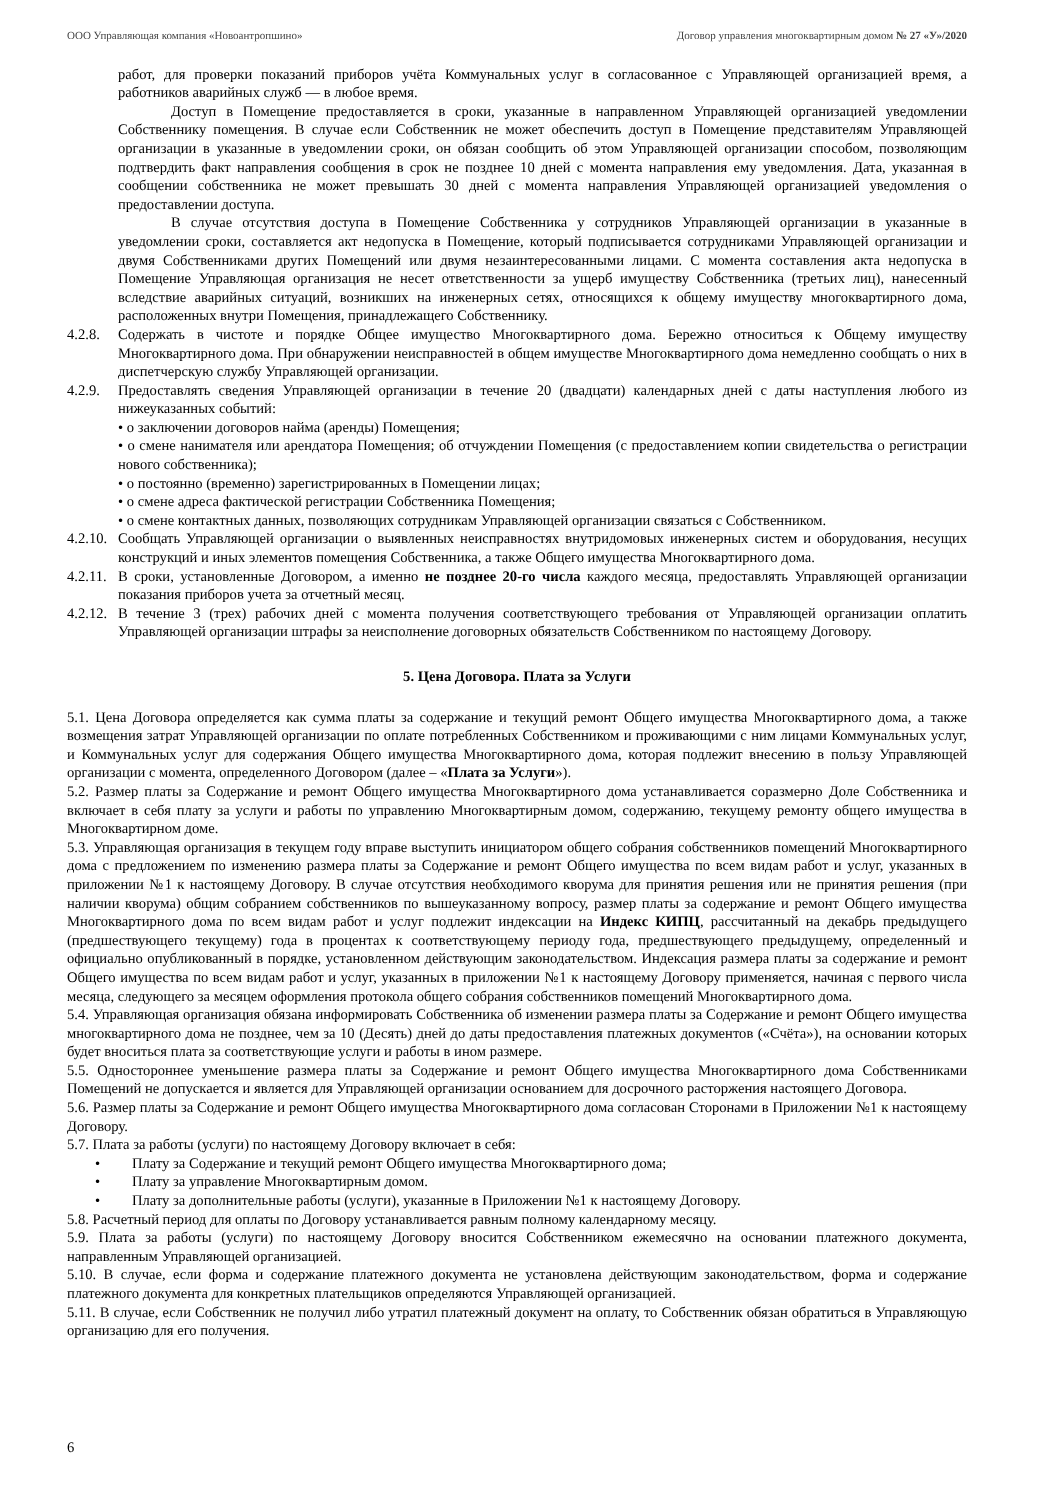ООО Управляющая компания «Новоантропшино» Договор управления многоквартирным домом № 27 «У»/2020
работ, для проверки показаний приборов учёта Коммунальных услуг в согласованное с Управляющей организацией время, а работников аварийных служб — в любое время.
Доступ в Помещение предоставляется в сроки, указанные в направленном Управляющей организацией уведомлении Собственнику помещения. В случае если Собственник не может обеспечить доступ в Помещение представителям Управляющей организации в указанные в уведомлении сроки, он обязан сообщить об этом Управляющей организации способом, позволяющим подтвердить факт направления сообщения в срок не позднее 10 дней с момента направления ему уведомления. Дата, указанная в сообщении собственника не может превышать 30 дней с момента направления Управляющей организацией уведомления о предоставлении доступа.
В случае отсутствия доступа в Помещение Собственника у сотрудников Управляющей организации в указанные в уведомлении сроки, составляется акт недопуска в Помещение, который подписывается сотрудниками Управляющей организации и двумя Собственниками других Помещений или двумя незаинтересованными лицами. С момента составления акта недопуска в Помещение Управляющая организация не несет ответственности за ущерб имуществу Собственника (третьих лиц), нанесенный вследствие аварийных ситуаций, возникших на инженерных сетях, относящихся к общему имуществу многоквартирного дома, расположенных внутри Помещения, принадлежащего Собственнику.
4.2.8. Содержать в чистоте и порядке Общее имущество Многоквартирного дома. Бережно относиться к Общему имуществу Многоквартирного дома. При обнаружении неисправностей в общем имуществе Многоквартирного дома немедленно сообщать о них в диспетчерскую службу Управляющей организации.
4.2.9. Предоставлять сведения Управляющей организации в течение 20 (двадцати) календарных дней с даты наступления любого из нижеуказанных событий:
• о заключении договоров найма (аренды) Помещения;
• о смене нанимателя или арендатора Помещения; об отчуждении Помещения (с предоставлением копии свидетельства о регистрации нового собственника);
• о постоянно (временно) зарегистрированных в Помещении лицах;
• о смене адреса фактической регистрации Собственника Помещения;
• о смене контактных данных, позволяющих сотрудникам Управляющей организации связаться с Собственником.
4.2.10. Сообщать Управляющей организации о выявленных неисправностях внутридомовых инженерных систем и оборудования, несущих конструкций и иных элементов помещения Собственника, а также Общего имущества Многоквартирного дома.
4.2.11. В сроки, установленные Договором, а именно не позднее 20-го числа каждого месяца, предоставлять Управляющей организации показания приборов учета за отчетный месяц.
4.2.12. В течение 3 (трех) рабочих дней с момента получения соответствующего требования от Управляющей организации оплатить Управляющей организации штрафы за неисполнение договорных обязательств Собственником по настоящему Договору.
5. Цена Договора. Плата за Услуги
5.1. Цена Договора определяется как сумма платы за содержание и текущий ремонт Общего имущества Многоквартирного дома, а также возмещения затрат Управляющей организации по оплате потребленных Собственником и проживающими с ним лицами Коммунальных услуг, и Коммунальных услуг для содержания Общего имущества Многоквартирного дома, которая подлежит внесению в пользу Управляющей организации с момента, определенного Договором (далее – «Плата за Услуги»).
5.2. Размер платы за Содержание и ремонт Общего имущества Многоквартирного дома устанавливается соразмерно Доле Собственника и включает в себя плату за услуги и работы по управлению Многоквартирным домом, содержанию, текущему ремонту общего имущества в Многоквартирном доме.
5.3. Управляющая организация в текущем году вправе выступить инициатором общего собрания собственников помещений Многоквартирного дома с предложением по изменению размера платы за Содержание и ремонт Общего имущества по всем видам работ и услуг, указанных в приложении №1 к настоящему Договору. В случае отсутствия необходимого кворума для принятия решения или не принятия решения (при наличии кворума) общим собранием собственников по вышеуказанному вопросу, размер платы за содержание и ремонт Общего имущества Многоквартирного дома по всем видам работ и услуг подлежит индексации на Индекс КИПЦ, рассчитанный на декабрь предыдущего (предшествующего текущему) года в процентах к соответствующему периоду года, предшествующего предыдущему, определенный и официально опубликованный в порядке, установленном действующим законодательством. Индексация размера платы за содержание и ремонт Общего имущества по всем видам работ и услуг, указанных в приложении №1 к настоящему Договору применяется, начиная с первого числа месяца, следующего за месяцем оформления протокола общего собрания собственников помещений Многоквартирного дома.
5.4. Управляющая организация обязана информировать Собственника об изменении размера платы за Содержание и ремонт Общего имущества многоквартирного дома не позднее, чем за 10 (Десять) дней до даты предоставления платежных документов («Счёта»), на основании которых будет вноситься плата за соответствующие услуги и работы в ином размере.
5.5. Одностороннее уменьшение размера платы за Содержание и ремонт Общего имущества Многоквартирного дома Собственниками Помещений не допускается и является для Управляющей организации основанием для досрочного расторжения настоящего Договора.
5.6. Размер платы за Содержание и ремонт Общего имущества Многоквартирного дома согласован Сторонами в Приложении №1 к настоящему Договору.
5.7. Плата за работы (услуги) по настоящему Договору включает в себя:
• Плату за Содержание и текущий ремонт Общего имущества Многоквартирного дома;
• Плату за управление Многоквартирным домом.
• Плату за дополнительные работы (услуги), указанные в Приложении №1 к настоящему Договору.
5.8. Расчетный период для оплаты по Договору устанавливается равным полному календарному месяцу.
5.9. Плата за работы (услуги) по настоящему Договору вносится Собственником ежемесячно на основании платежного документа, направленным Управляющей организацией.
5.10. В случае, если форма и содержание платежного документа не установлена действующим законодательством, форма и содержание платежного документа для конкретных плательщиков определяются Управляющей организацией.
5.11. В случае, если Собственник не получил либо утратил платежный документ на оплату, то Собственник обязан обратиться в Управляющую организацию для его получения.
6